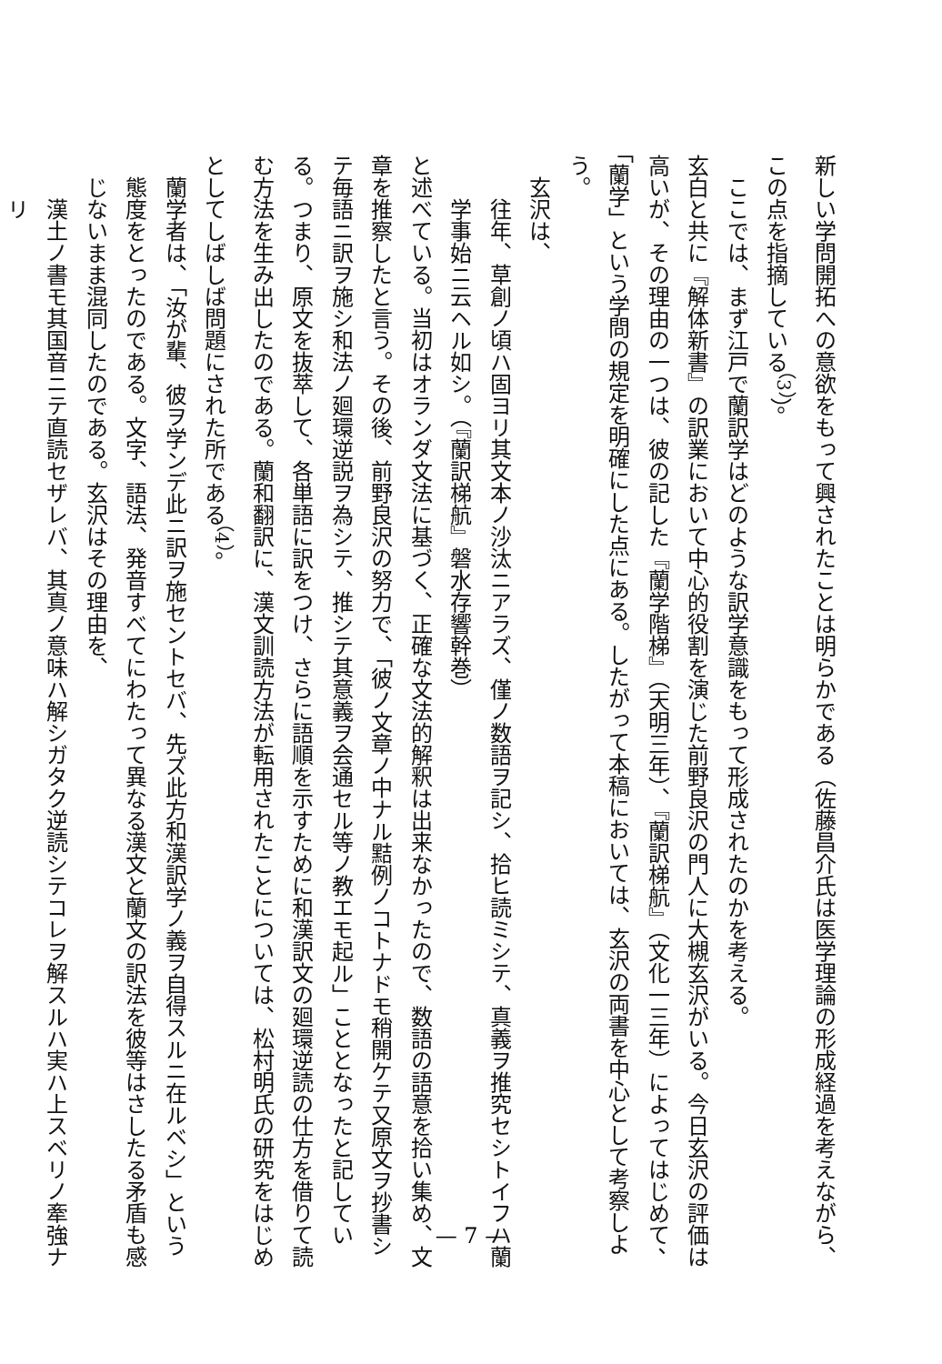新しい学問開拓への意欲をもって興されたことは明らかである（佐藤昌介氏は医学理論の形成経過を考えながら、この点を指摘している<sup>（3）</sup>）。
ここでは、まず江戸で蘭訳学はどのような訳学意識をもって形成されたのかを考える。
玄白と共に『解体新書』の訳業において中心的役割を演じた前野良沢の門人に大槻玄沢がいる。今日玄沢の評価は高いが、その理由の一つは、彼の記した『蘭学階梯』（天明三年）、『蘭訳梯航』（文化一三年）によってはじめて、「蘭学」という学問の規定を明確にした点にある。したがって本稿においては、玄沢の両書を中心として考察しよう。
玄沢は、
往年、草創ノ頃ハ固ヨリ其文本ノ沙汰ニアラズ、僅ノ数語ヲ記シ、拾ヒ読ミシテ、真義ヲ推究セシトイフハ蘭学事始ニ云ヘル如シ。（『蘭訳梯航』磐水存響幹巻）
と述べている。当初はオランダ文法に基づく、正確な文法的解釈は出来なかったので、数語の語意を拾い集め、文章を推察したと言う。その後、前野良沢の努力で、「彼ノ文章ノ中ナル黠例ノコトナドモ稍開ケテ又原文ヲ抄書シテ毎語ニ訳ヲ施シ和法ノ廻環逆説ヲ為シテ、推シテ其意義ヲ会通セル等ノ教エモ起ル」こととなったと記している。つまり、原文を抜萃して、各単語に訳をつけ、さらに語順を示すために和漢訳文の廻環逆読の仕方を借りて読む方法を生み出したのである。蘭和翻訳に、漢文訓読方法が転用されたことについては、松村明氏の研究をはじめとしてしばしば問題にされた所である<sup>（4）</sup>。
蘭学者は、「汝が輩、彼ヲ学ンデ此ニ訳ヲ施セントセバ、先ズ此方和漢訳学ノ義ヲ自得スルニ在ルベシ」という態度をとったのである。文字、語法、発音すべてにわたって異なる漢文と蘭文の訳法を彼等はさしたる矛盾も感じないまま混同したのである。玄沢はその理由を、
漢土ノ書モ其国音ニテ直読セザレバ、其真ノ意味ハ解シガタク逆読シテコレヲ解スルハ実ハ上スベリノ牽強ナリ
— 7 —